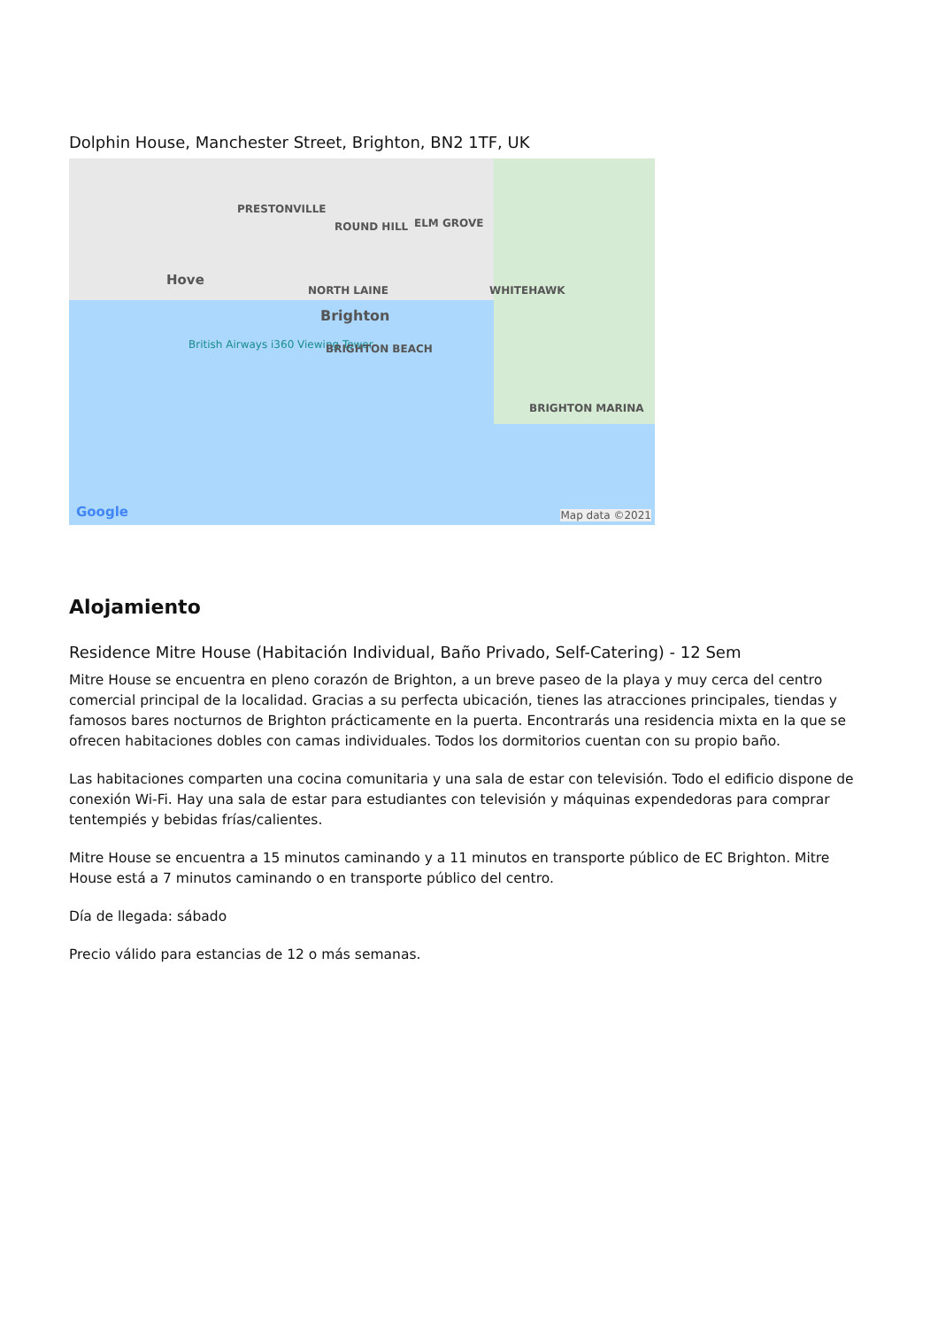Dolphin House, Manchester Street, Brighton, BN2 1TF, UK
PRESTONVILLE
ROUND HILL ELM GROVE
Hove
NORTH LAINE WHITEHAWK
Brighton
British Airways i360 Viewing Tower BRIGHTON BEACH
BRIGHTON MARINA
Google Map data ©2021
Alojamiento
Residence Mitre House (Habitación Individual, Baño Privado, Self-Catering) - 12 Sem
Mitre House se encuentra en pleno corazón de Brighton, a un breve paseo de la playa y muy cerca del centro comercial principal de la localidad. Gracias a su perfecta ubicación, tienes las atracciones principales, tiendas y famosos bares nocturnos de Brighton prácticamente en la puerta. Encontrarás una residencia mixta en la que se ofrecen habitaciones dobles con camas individuales. Todos los dormitorios cuentan con su propio baño.
Las habitaciones comparten una cocina comunitaria y una sala de estar con televisión. Todo el edificio dispone de conexión Wi-Fi. Hay una sala de estar para estudiantes con televisión y máquinas expendedoras para comprar tentempiés y bebidas frías/calientes.
Mitre House se encuentra a 15 minutos caminando y a 11 minutos en transporte público de EC Brighton. Mitre House está a 7 minutos caminando o en transporte público del centro.
Día de llegada: sábado
Precio válido para estancias de 12 o más semanas.